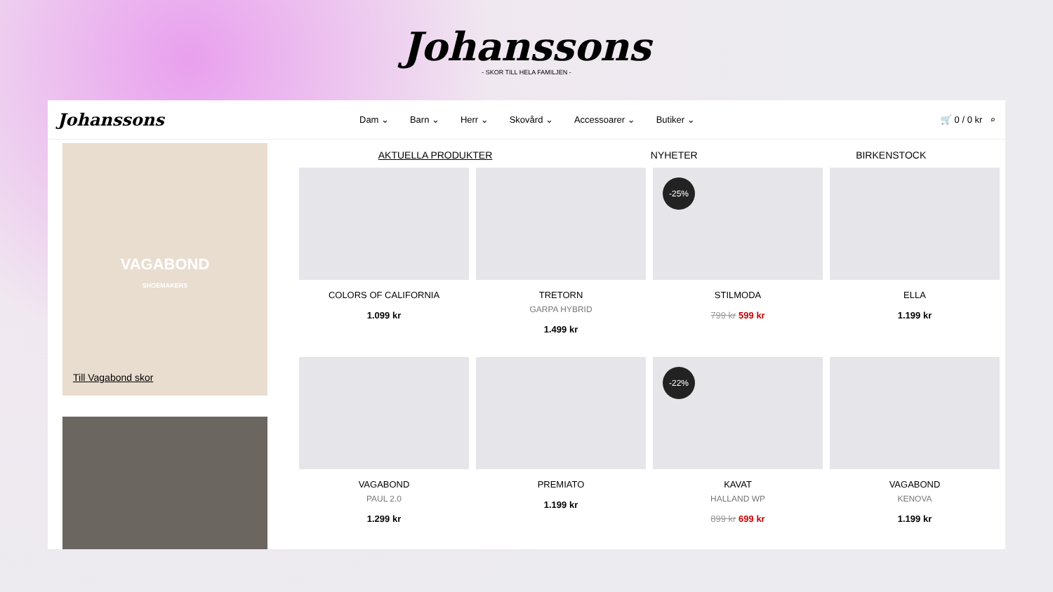Johanssons
- SKOR TILL HELA FAMILJEN -
Johanssons
Dam ⌄ Barn ⌄ Herr ⌄ Skovård ⌄ Accessoarer ⌄ Butiker ⌄
🛒 0 / 0 kr ⌕
VAGABOND
SHOEMAKERS
Till Vagabond skor
AKTUELLA PRODUKTER NYHETER BIRKENSTOCK
COLORS OF CALIFORNIA
1.099 kr
TRETORN
GARPA HYBRID
1.499 kr
-25%
STILMODA
799 kr 599 kr
ELLA
1.199 kr
VAGABOND
PAUL 2.0
1.299 kr
PREMIATO
1.199 kr
-22%
KAVAT
HALLAND WP
899 kr 699 kr
VAGABOND
KENOVA
1.199 kr